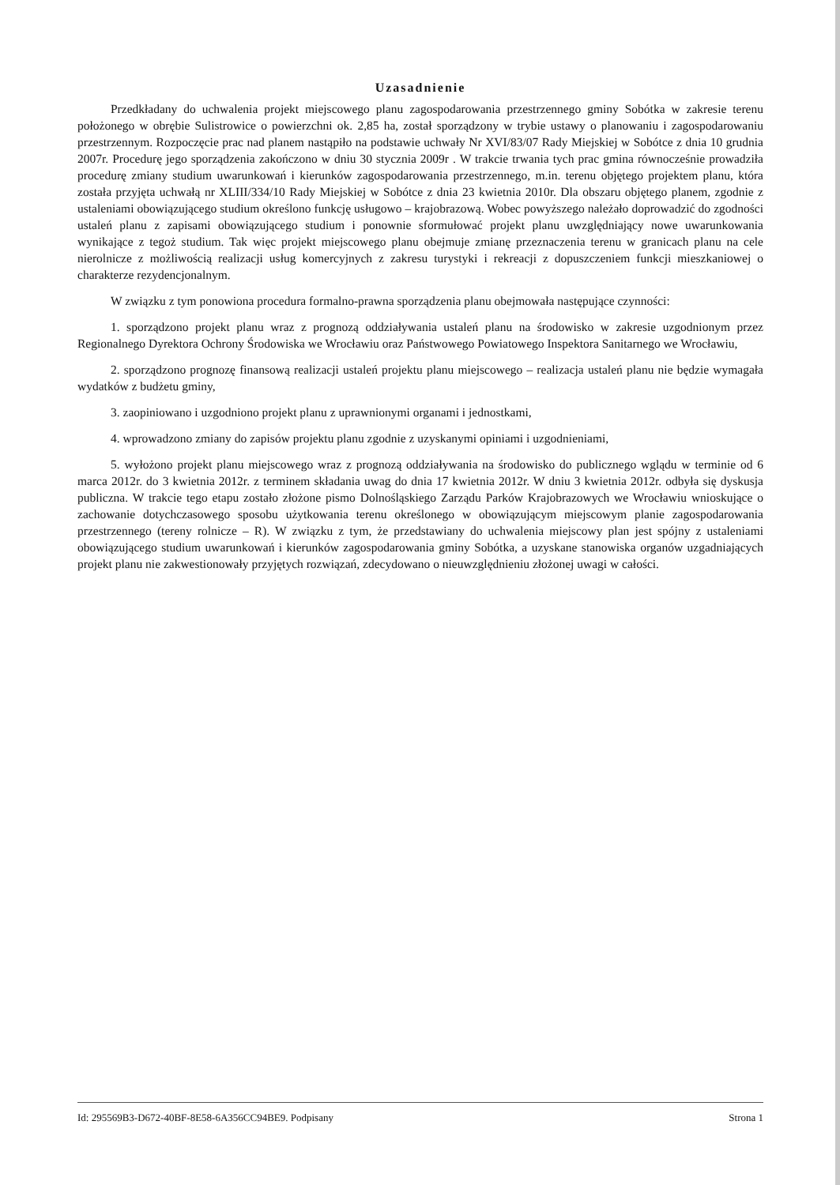Uzasadnienie
Przedkładany do uchwalenia projekt miejscowego planu zagospodarowania przestrzennego gminy Sobótka w zakresie terenu położonego w obrębie Sulistrowice o powierzchni ok. 2,85 ha, został sporządzony w trybie ustawy o planowaniu i zagospodarowaniu przestrzennym. Rozpoczęcie prac nad planem nastąpiło na podstawie uchwały Nr XVI/83/07 Rady Miejskiej w Sobótce z dnia 10 grudnia 2007r. Procedurę jego sporządzenia zakończono w dniu 30 stycznia 2009r . W trakcie trwania tych prac gmina równocześnie prowadziła procedurę zmiany studium uwarunkowań i kierunków zagospodarowania przestrzennego, m.in. terenu objętego projektem planu, która została przyjęta uchwałą nr XLIII/334/10 Rady Miejskiej w Sobótce z dnia 23 kwietnia 2010r. Dla obszaru objętego planem, zgodnie z ustaleniami obowiązującego studium określono funkcję usługowo – krajobrazową. Wobec powyższego należało doprowadzić do zgodności ustaleń planu z zapisami obowiązującego studium i ponownie sformułować projekt planu uwzględniający nowe uwarunkowania wynikające z tegoż studium. Tak więc projekt miejscowego planu obejmuje zmianę przeznaczenia terenu w granicach planu na cele nierolnicze z możliwością realizacji usług komercyjnych z zakresu turystyki i rekreacji z dopuszczeniem funkcji mieszkaniowej o charakterze rezydencjonalnym.
W związku z tym ponowiona procedura formalno-prawna sporządzenia planu obejmowała następujące czynności:
1. sporządzono projekt planu wraz z prognozą oddziaływania ustaleń planu na środowisko w zakresie uzgodnionym przez Regionalnego Dyrektora Ochrony Środowiska we Wrocławiu oraz Państwowego Powiatowego Inspektora Sanitarnego we Wrocławiu,
2. sporządzono prognozę finansową realizacji ustaleń projektu planu miejscowego – realizacja ustaleń planu nie będzie wymagała wydatków z budżetu gminy,
3. zaopiniowano i uzgodniono projekt planu z uprawnionymi organami i jednostkami,
4. wprowadzono zmiany do zapisów projektu planu zgodnie z uzyskanymi opiniami i uzgodnieniami,
5. wyłożono projekt planu miejscowego wraz z prognozą oddziaływania na środowisko do publicznego wglądu w terminie od 6 marca 2012r. do 3 kwietnia 2012r. z terminem składania uwag do dnia 17 kwietnia 2012r. W dniu 3 kwietnia 2012r. odbyła się dyskusja publiczna. W trakcie tego etapu zostało złożone pismo Dolnośląskiego Zarządu Parków Krajobrazowych we Wrocławiu wnioskujące o zachowanie dotychczasowego sposobu użytkowania terenu określonego w obowiązującym miejscowym planie zagospodarowania przestrzennego (tereny rolnicze – R). W związku z tym, że przedstawiany do uchwalenia miejscowy plan jest spójny z ustaleniami obowiązującego studium uwarunkowań i kierunków zagospodarowania gminy Sobótka, a uzyskane stanowiska organów uzgadniających projekt planu nie zakwestionowały przyjętych rozwiązań, zdecydowano o nieuwzględnieniu złożonej uwagi w całości.
Id: 295569B3-D672-40BF-8E58-6A356CC94BE9. Podpisany Strona 1